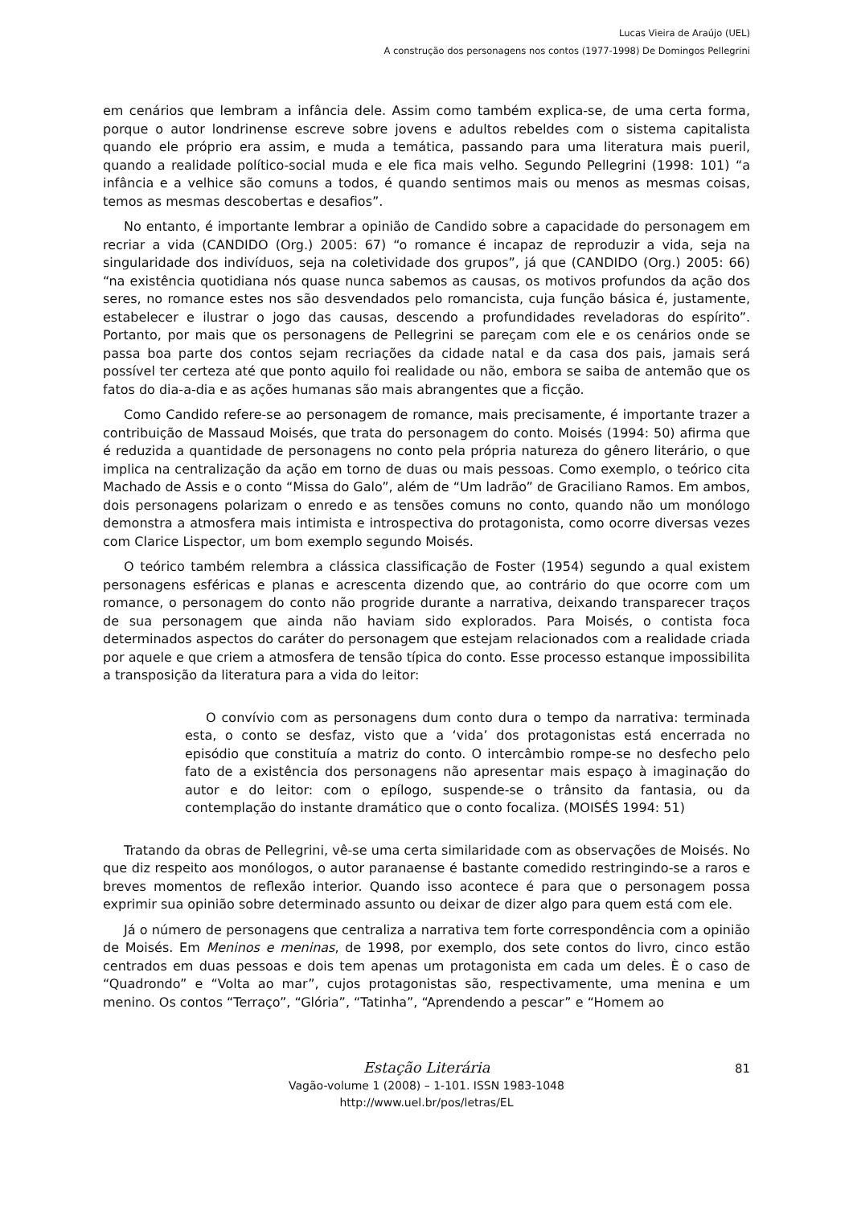Lucas Vieira de Araújo (UEL)
A construção dos personagens nos contos (1977-1998) De Domingos Pellegrini
em cenários que lembram a infância dele. Assim como também explica-se, de uma certa forma, porque o autor londrinense escreve sobre jovens e adultos rebeldes com o sistema capitalista quando ele próprio era assim, e muda a temática, passando para uma literatura mais pueril, quando a realidade político-social muda e ele fica mais velho. Segundo Pellegrini (1998: 101) “a infância e a velhice são comuns a todos, é quando sentimos mais ou menos as mesmas coisas, temos as mesmas descobertas e desafios”.
No entanto, é importante lembrar a opinião de Candido sobre a capacidade do personagem em recriar a vida (CANDIDO (Org.) 2005: 67) “o romance é incapaz de reproduzir a vida, seja na singularidade dos indivíduos, seja na coletividade dos grupos”, já que (CANDIDO (Org.) 2005: 66) “na existência quotidiana nós quase nunca sabemos as causas, os motivos profundos da ação dos seres, no romance estes nos são desvendados pelo romancista, cuja função básica é, justamente, estabelecer e ilustrar o jogo das causas, descendo a profundidades reveladoras do espírito”. Portanto, por mais que os personagens de Pellegrini se pareçam com ele e os cenários onde se passa boa parte dos contos sejam recriações da cidade natal e da casa dos pais, jamais será possível ter certeza até que ponto aquilo foi realidade ou não, embora se saiba de antemão que os fatos do dia-a-dia e as ações humanas são mais abrangentes que a ficção.
Como Candido refere-se ao personagem de romance, mais precisamente, é importante trazer a contribuição de Massaud Moisés, que trata do personagem do conto. Moisés (1994: 50) afirma que é reduzida a quantidade de personagens no conto pela própria natureza do gênero literário, o que implica na centralização da ação em torno de duas ou mais pessoas. Como exemplo, o teórico cita Machado de Assis e o conto “Missa do Galo”, além de “Um ladrão” de Graciliano Ramos. Em ambos, dois personagens polarizam o enredo e as tensões comuns no conto, quando não um monólogo demonstra a atmosfera mais intimista e introspectiva do protagonista, como ocorre diversas vezes com Clarice Lispector, um bom exemplo segundo Moisés.
O teórico também relembra a clássica classificação de Foster (1954) segundo a qual existem personagens esféricas e planas e acrescenta dizendo que, ao contrário do que ocorre com um romance, o personagem do conto não progride durante a narrativa, deixando transparecer traços de sua personagem que ainda não haviam sido explorados. Para Moisés, o contista foca determinados aspectos do caráter do personagem que estejam relacionados com a realidade criada por aquele e que criem a atmosfera de tensão típica do conto. Esse processo estanque impossibilita a transposição da literatura para a vida do leitor:
O convívio com as personagens dum conto dura o tempo da narrativa: terminada esta, o conto se desfaz, visto que a ‘vida’ dos protagonistas está encerrada no episódio que constituía a matriz do conto. O intercâmbio rompe-se no desfecho pelo fato de a existência dos personagens não apresentar mais espaço à imaginação do autor e do leitor: com o epílogo, suspende-se o trânsito da fantasia, ou da contemplação do instante dramático que o conto focaliza. (MOISÉS 1994: 51)
Tratando da obras de Pellegrini, vê-se uma certa similaridade com as observações de Moisés. No que diz respeito aos monólogos, o autor paranaense é bastante comedido restringindo-se a raros e breves momentos de reflexão interior. Quando isso acontece é para que o personagem possa exprimir sua opinião sobre determinado assunto ou deixar de dizer algo para quem está com ele.
Já o número de personagens que centraliza a narrativa tem forte correspondência com a opinião de Moisés. Em Meninos e meninas, de 1998, por exemplo, dos sete contos do livro, cinco estão centrados em duas pessoas e dois tem apenas um protagonista em cada um deles. È o caso de “Quadrondo” e “Volta ao mar”, cujos protagonistas são, respectivamente, uma menina e um menino. Os contos “Terraço”, “Glória”, “Tatinha”, “Aprendendo a pescar” e “Homem ao
Estação Literária
Vagão-volume 1 (2008) – 1-101. ISSN 1983-1048
http://www.uel.br/pos/letras/EL
81